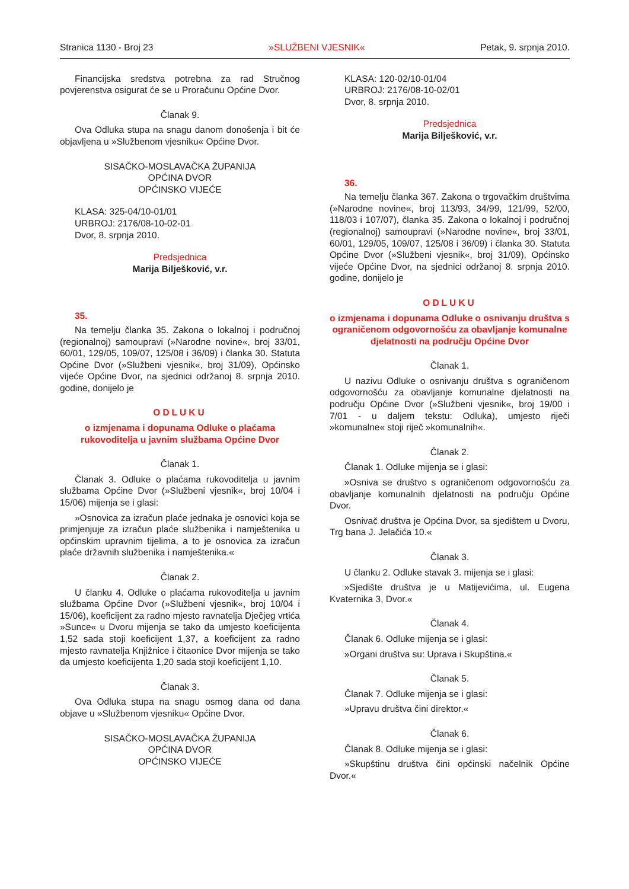Stranica 1130 - Broj 23 »SLUŽBENI VJESNIK« Petak, 9. srpnja 2010.
Financijska sredstva potrebna za rad Stručnog povjerenstva osigurat će se u Proračunu Općine Dvor.
Članak 9.
Ova Odluka stupa na snagu danom donošenja i bit će objavljena u »Službenom vjesniku« Općine Dvor.
SISAČKO-MOSLAVAČKA ŽUPANIJA
OPĆINA DVOR
OPĆINSKO VIJEĆE
KLASA: 325-04/10-01/01
URBROJ: 2176/08-10-02-01
Dvor, 8. srpnja 2010.
Predsjednica
Marija Bilješković, v.r.
35.
Na temelju članka 35. Zakona o lokalnoj i područnoj (regionalnoj) samoupravi (»Narodne novine«, broj 33/01, 60/01, 129/05, 109/07, 125/08 i 36/09) i članka 30. Statuta Općine Dvor (»Službeni vjesnik«, broj 31/09), Općinsko vijeće Općine Dvor, na sjednici održanoj 8. srpnja 2010. godine, donijelo je
ODLUKU
o izmjenama i dopunama Odluke o plaćama rukovoditelja u javnim službama Općine Dvor
Članak 1.
Članak 3. Odluke o plaćama rukovoditelja u javnim službama Općine Dvor (»Službeni vjesnik«, broj 10/04 i 15/06) mijenja se i glasi:
»Osnovica za izračun plaće jednaka je osnovici koja se primjenjuje za izračun plaće službenika i namještenika u općinskim upravnim tijelima, a to je osnovica za izračun plaće državnih službenika i namještenika.«
Članak 2.
U članku 4. Odluke o plaćama rukovoditelja u javnim službama Općine Dvor (»Službeni vjesnik«, broj 10/04 i 15/06), koeficijent za radno mjesto ravnatelja Dječjeg vrtića »Sunce« u Dvoru mijenja se tako da umjesto koeficijenta 1,52 sada stoji koeficijent 1,37, a koeficijent za radno mjesto ravnatelja Knjižnice i čitaonice Dvor mijenja se tako da umjesto koeficijenta 1,20 sada stoji koeficijent 1,10.
Članak 3.
Ova Odluka stupa na snagu osmog dana od dana objave u »Službenom vjesniku« Općine Dvor.
SISAČKO-MOSLAVAČKA ŽUPANIJA
OPĆINA DVOR
OPĆINSKO VIJEĆE
KLASA: 120-02/10-01/04
URBROJ: 2176/08-10-02/01
Dvor, 8. srpnja 2010.
Predsjednica
Marija Bilješković, v.r.
36.
Na temelju članka 367. Zakona o trgovačkim društvima (»Narodne novine«, broj 113/93, 34/99, 121/99, 52/00, 118/03 i 107/07), članka 35. Zakona o lokalnoj i područnoj (regionalnoj) samoupravi (»Narodne novine«, broj 33/01, 60/01, 129/05, 109/07, 125/08 i 36/09) i članka 30. Statuta Općine Dvor (»Službeni vjesnik«, broj 31/09), Općinsko vijeće Općine Dvor, na sjednici održanoj 8. srpnja 2010. godine, donijelo je
ODLUKU
o izmjenama i dopunama Odluke o osnivanju društva s ograničenom odgovornošću za obavljanje komunalne djelatnosti na području Općine Dvor
Članak 1.
U nazivu Odluke o osnivanju društva s ograničenom odgovornošću za obavljanje komunalne djelatnosti na području Općine Dvor (»Službeni vjesnik«, broj 19/00 i 7/01 - u daljem tekstu: Odluka), umjesto riječi »komunalne« stoji riječ »komunalnih«.
Članak 2.
Članak 1. Odluke mijenja se i glasi:
»Osniva se društvo s ograničenom odgovornošću za obavljanje komunalnih djelatnosti na području Općine Dvor.
Osnivač društva je Općina Dvor, sa sjedištem u Dvoru, Trg bana J. Jelačića 10.«
Članak 3.
U članku 2. Odluke stavak 3. mijenja se i glasi:
»Sjedište društva je u Matijevićima, ul. Eugena Kvaternika 3, Dvor.«
Članak 4.
Članak 6. Odluke mijenja se i glasi:
»Organi društva su: Uprava i Skupština.«
Članak 5.
Članak 7. Odluke mijenja se i glasi:
»Upravu društva čini direktor.«
Članak 6.
Članak 8. Odluke mijenja se i glasi:
»Skupštinu društva čini općinski načelnik Općine Dvor.«